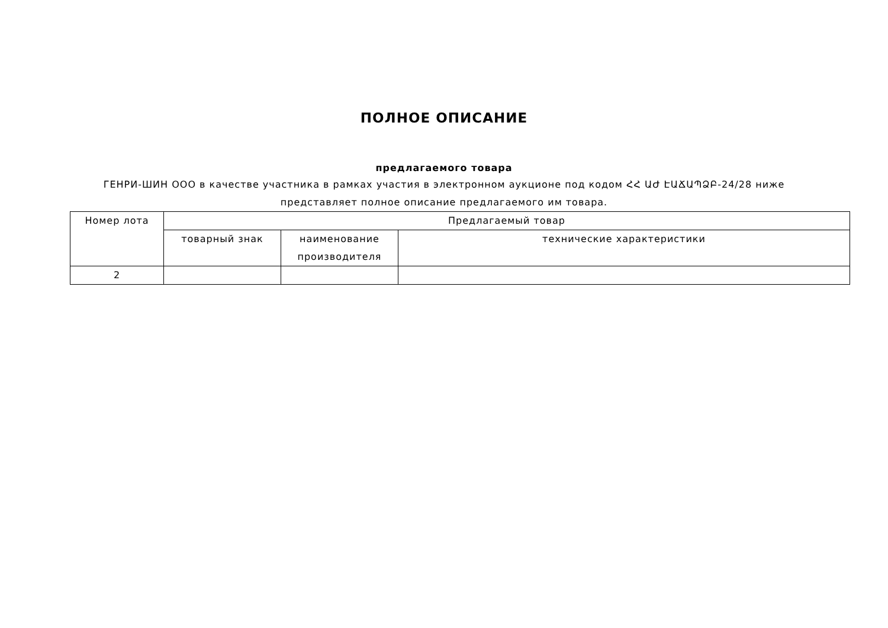ПОЛНОЕ ОПИСАНИЕ
предлагаемого товара
ГЕНРИ-ШИН ООО в качестве участника в рамках участия в электронном аукционе под кодом ՀՀ ԱԺ ԷԱՃԱՊՁԲ-24/28 ниже представляет полное описание предлагаемого им товара.
| Номер лота | Предлагаемый товар | | |
| | товарный знак | наименование производителя | технические характеристики |
| 2 | | | |